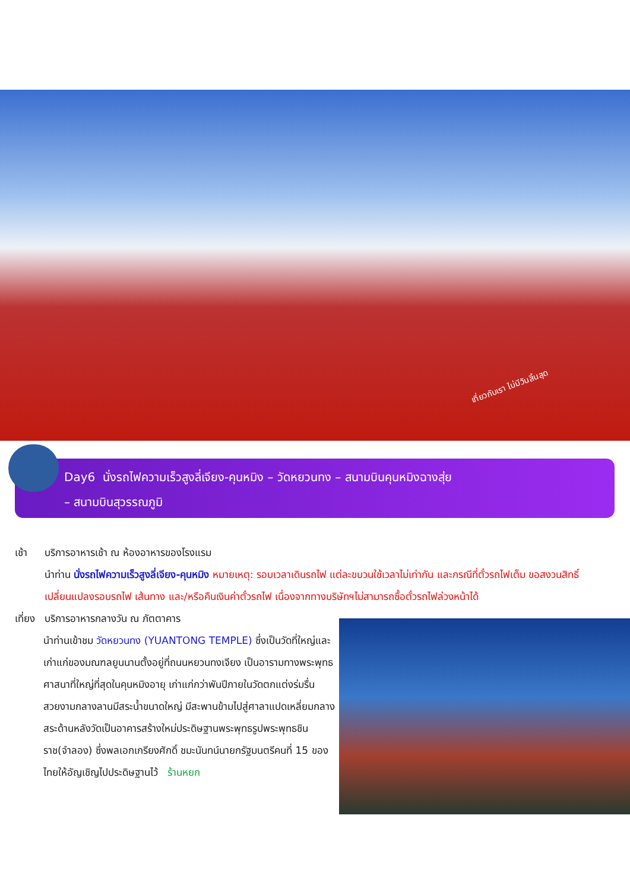เที่ยวกับเรา ไม่มีวันสิ้นสุด
Day6 นั่งรถไฟความเร็วสูงลี่เจียง-คุนหมิง – วัดหยวนทง – สนามบินคุนหมิงฉางสุ่ย
– สนามบินสุวรรณภูมิ
เช้า บริการอาหารเช้า ณ ห้องอาหารของโรงแรม
นำท่าน นั่งรถไฟความเร็วสูงลี่เจียง-คุนหมิง หมายเหตุ: รอบเวลาเดินรถไฟ แต่ละขบวนใช้เวลาไม่เท่ากัน และกรณีที่ตั๋วรถไฟเต็ม ขอสงวนสิทธิ์เปลี่ยนแปลงรอบรถไฟ เส้นทาง และ/หรือคืนเงินค่าตั๋วรถไฟ เนื่องจากทางบริษัทฯไม่สามารถซื้อตั๋วรถไฟล่วงหน้าได้
เที่ยง บริการอาหารกลางวัน ณ ภัตตาคาร
นำท่านเข้าชม วัดหยวนทง (YUANTONG TEMPLE) ซึ่งเป็นวัดที่ใหญ่และเก่าแก่ของมณฑลยูนนานตั้งอยู่ที่ถนนหยวนทงเจียง เป็นอารามทางพระพุทธศาสนาที่ใหญ่ที่สุดในคุนหมิงอายุ เก่าแก่กว่าพันปีภายในวัดตกแต่งร่มรื่นสวยงามกลางลานมีสระน้ำขนาดใหญ่ มีสะพานข้ามไปสู่ศาลาแปดเหลี่ยมกลางสระด้านหลังวัดเป็นอาคารสร้างใหม่ประดิษฐานพระพุทธรูปพระพุทธชินราช(จำลอง) ซึ่งพลเอกเกรียงศักดิ์ ชมะนันทน์นายกรัฐมนตรีคนที่ 15 ของไทยให้อัญเชิญไปประดิษฐานไว้ ร้านหยก